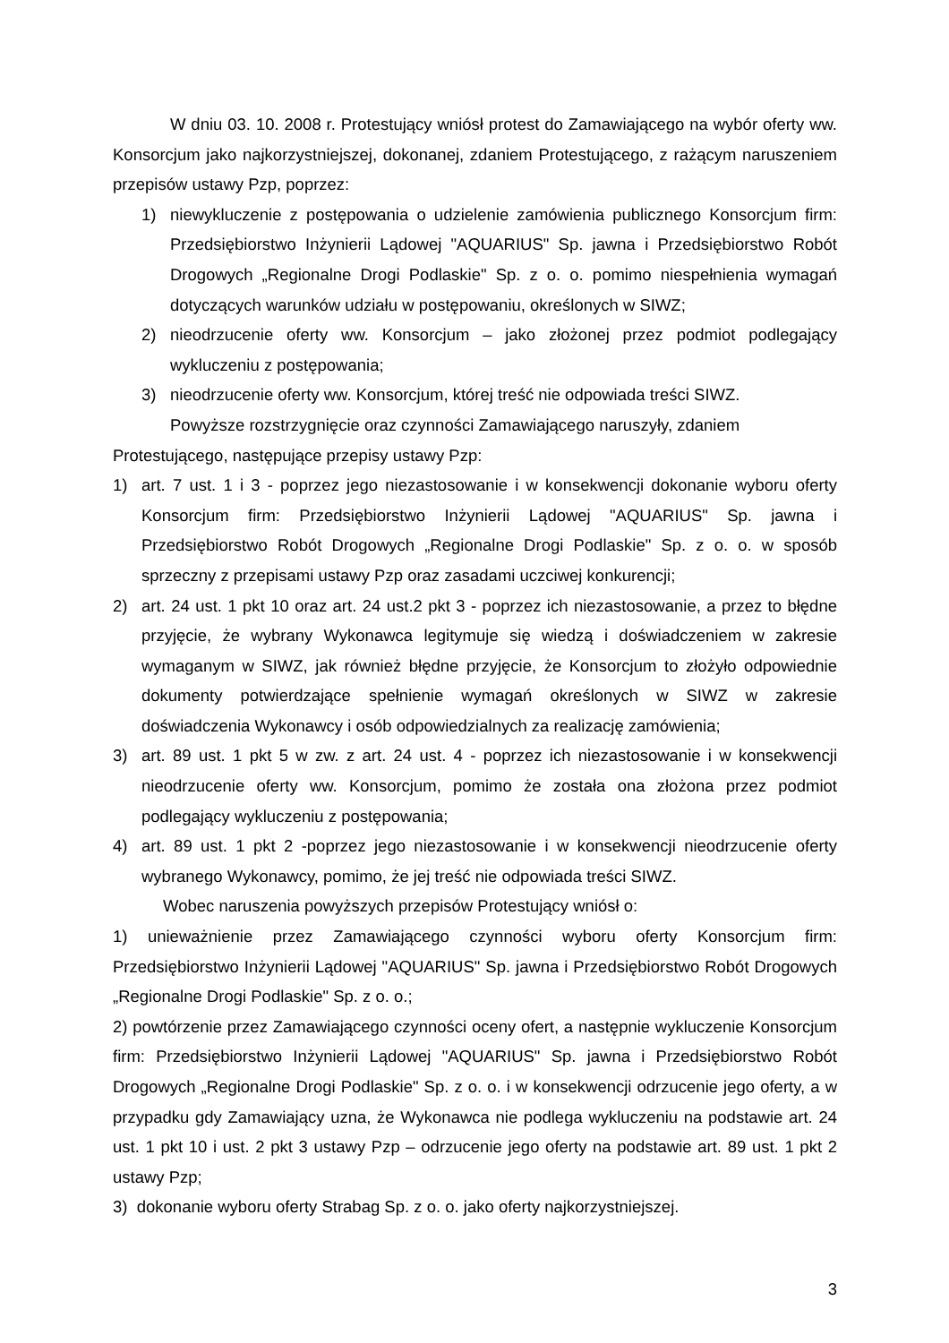W dniu 03. 10. 2008 r. Protestujący wniósł protest do Zamawiającego na wybór oferty ww. Konsorcjum jako najkorzystniejszej, dokonanej, zdaniem Protestującego, z rażącym naruszeniem przepisów ustawy Pzp, poprzez:
1) niewykluczenie z postępowania o udzielenie zamówienia publicznego Konsorcjum firm: Przedsiębiorstwo Inżynierii Lądowej "AQUARIUS" Sp. jawna i Przedsiębiorstwo Robót Drogowych „Regionalne Drogi Podlaskie" Sp. z o. o. pomimo niespełnienia wymagań dotyczących warunków udziału w postępowaniu, określonych w SIWZ;
2) nieodrzucenie oferty ww. Konsorcjum – jako złożonej przez podmiot podlegający wykluczeniu z postępowania;
3) nieodrzucenie oferty ww. Konsorcjum, której treść nie odpowiada treści SIWZ.
Powyższe rozstrzygnięcie oraz czynności Zamawiającego naruszyły, zdaniem
Protestującego, następujące przepisy ustawy Pzp:
1) art. 7 ust. 1 i 3 - poprzez jego niezastosowanie i w konsekwencji dokonanie wyboru oferty Konsorcjum firm: Przedsiębiorstwo Inżynierii Lądowej "AQUARIUS" Sp. jawna i Przedsiębiorstwo Robót Drogowych „Regionalne Drogi Podlaskie" Sp. z o. o. w sposób sprzeczny z przepisami ustawy Pzp oraz zasadami uczciwej konkurencji;
2) art. 24 ust. 1 pkt 10 oraz art. 24 ust.2 pkt 3 - poprzez ich niezastosowanie, a przez to błędne przyjęcie, że wybrany Wykonawca legitymuje się wiedzą i doświadczeniem w zakresie wymaganym w SIWZ, jak również błędne przyjęcie, że Konsorcjum to złożyło odpowiednie dokumenty potwierdzające spełnienie wymagań określonych w SIWZ w zakresie doświadczenia Wykonawcy i osób odpowiedzialnych za realizację zamówienia;
3) art. 89 ust. 1 pkt 5 w zw. z art. 24 ust. 4 - poprzez ich niezastosowanie i w konsekwencji nieodrzucenie oferty ww. Konsorcjum, pomimo że została ona złożona przez podmiot podlegający wykluczeniu z postępowania;
4) art. 89 ust. 1 pkt 2 -poprzez jego niezastosowanie i w konsekwencji nieodrzucenie oferty wybranego Wykonawcy, pomimo, że jej treść nie odpowiada treści SIWZ.
Wobec naruszenia powyższych przepisów Protestujący wniósł o:
1) unieważnienie przez Zamawiającego czynności wyboru oferty Konsorcjum firm: Przedsiębiorstwo Inżynierii Lądowej "AQUARIUS" Sp. jawna i Przedsiębiorstwo Robót Drogowych „Regionalne Drogi Podlaskie" Sp. z o. o.;
2) powtórzenie przez Zamawiającego czynności oceny ofert, a następnie wykluczenie Konsorcjum firm: Przedsiębiorstwo Inżynierii Lądowej "AQUARIUS" Sp. jawna i Przedsiębiorstwo Robót Drogowych „Regionalne Drogi Podlaskie" Sp. z o. o. i w konsekwencji odrzucenie jego oferty, a w przypadku gdy Zamawiający uzna, że Wykonawca nie podlega wykluczeniu na podstawie art. 24 ust. 1 pkt 10 i ust. 2 pkt 3 ustawy Pzp – odrzucenie jego oferty na podstawie art. 89 ust. 1 pkt 2 ustawy Pzp;
3) dokonanie wyboru oferty Strabag Sp. z o. o. jako oferty najkorzystniejszej.
3